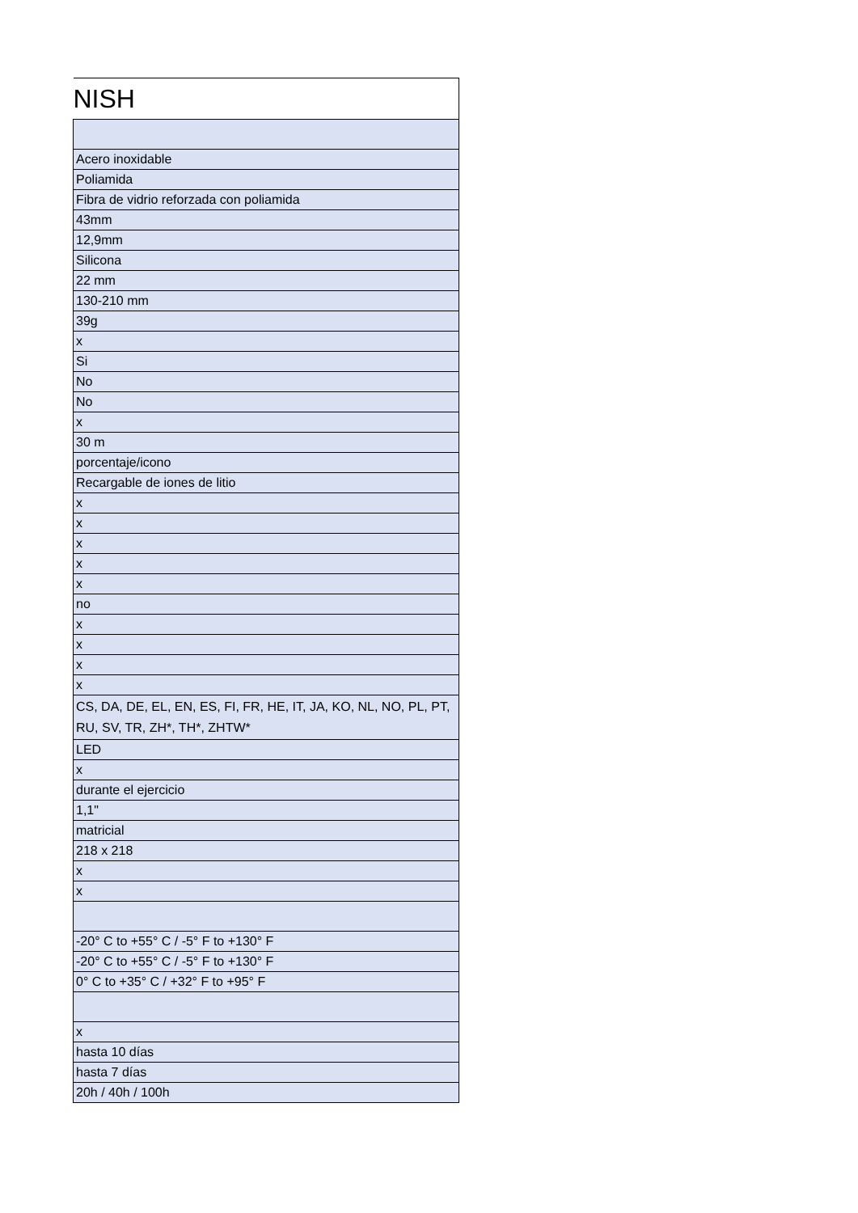| NISH |
| Acero inoxidable |
| Poliamida |
| Fibra de vidrio reforzada con poliamida |
| 43mm |
| 12,9mm |
| Silicona |
| 22 mm |
| 130-210 mm |
| 39g |
| x |
| Si |
| No |
| No |
| x |
| 30 m |
| porcentaje/icono |
| Recargable de iones de litio |
| x |
| x |
| x |
| x |
| x |
| no |
| x |
| x |
| x |
| x |
| CS, DA, DE, EL, EN, ES, FI, FR, HE, IT, JA, KO, NL, NO, PL, PT, RU, SV, TR, ZH*, TH*, ZHTW* |
| LED |
| x |
| durante el ejercicio |
| 1,1" |
| matricial |
| 218 x 218 |
| x |
| x |
| -20° C to +55° C / -5° F to +130° F |
| -20° C to +55° C / -5° F to +130° F |
| 0° C to +35° C / +32° F to +95° F |
| x |
| hasta 10 días |
| hasta 7 días |
| 20h / 40h / 100h |